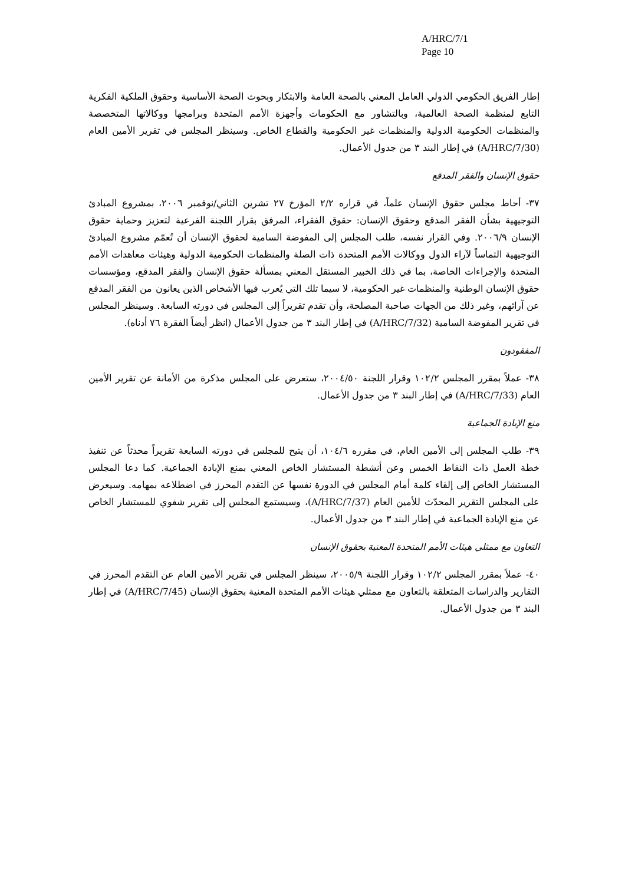A/HRC/7/1
Page 10
إطار الفريق الحكومي الدولي العامل المعني بالصحة العامة والابتكار وبحوث الصحة الأساسية وحقوق الملكية الفكرية التابع لمنظمة الصحة العالمية، وبالتشاور مع الحكومات وأجهزة الأمم المتحدة وبرامجها ووكالاتها المتخصصة والمنظمات الحكومية الدولية والمنظمات غير الحكومية والقطاع الخاص. وسينظر المجلس في تقرير الأمين العام (A/HRC/7/30) في إطار البند ٣ من جدول الأعمال.
حقوق الإنسان والفقر المدقع
٣٧- أحاط مجلس حقوق الإنسان علماً، في قراره ٢/٢ المؤرخ ٢٧ تشرين الثاني/نوفمبر ٢٠٠٦، بمشروع المبادئ التوجيهية بشأن الفقر المدقع وحقوق الإنسان: حقوق الفقراء، المرفق بقرار اللجنة الفرعية لتعزيز وحماية حقوق الإنسان ٢٠٠٦/٩. وفي القرار نفسه، طلب المجلس إلى المفوضة السامية لحقوق الإنسان أن تُعمّم مشروع المبادئ التوجيهية التماساً لآراء الدول ووكالات الأمم المتحدة ذات الصلة والمنظمات الحكومية الدولية وهيئات معاهدات الأمم المتحدة والإجراءات الخاصة، بما في ذلك الخبير المستقل المعني بمسألة حقوق الإنسان والفقر المدقع، ومؤسسات حقوق الإنسان الوطنية والمنظمات غير الحكومية، لا سيما تلك التي يُعرب فيها الأشخاص الذين يعانون من الفقر المدقع عن آرائهم، وغير ذلك من الجهات صاحبة المصلحة، وأن تقدم تقريراً إلى المجلس في دورته السابعة. وسينظر المجلس في تقرير المفوضة السامية (A/HRC/7/32) في إطار البند ٣ من جدول الأعمال (انظر أيضاً الفقرة ٧٦ أدناه).
المفقودون
٣٨- عملاً بمقرر المجلس ١٠٢/٢ وقرار اللجنة ٢٠٠٤/٥٠، ستعرض على المجلس مذكرة من الأمانة عن تقرير الأمين العام (A/HRC/7/33) في إطار البند ٣ من جدول الأعمال.
منع الإبادة الجماعية
٣٩- طلب المجلس إلى الأمين العام، في مقرره ١٠٤/٦، أن يتيح للمجلس في دورته السابعة تقريراً محدثاً عن تنفيذ خطة العمل ذات النقاط الخمس وعن أنشطة المستشار الخاص المعني بمنع الإبادة الجماعية. كما دعا المجلس المستشار الخاص إلى إلقاء كلمة أمام المجلس في الدورة نفسها عن التقدم المحرز في اضطلاعه بمهامه. وسيعرض على المجلس التقرير المحدّث للأمين العام (A/HRC/7/37)، وسيستمع المجلس إلى تقرير شفوي للمستشار الخاص عن منع الإبادة الجماعية في إطار البند ٣ من جدول الأعمال.
التعاون مع ممثلي هيئات الأمم المتحدة المعنية بحقوق الإنسان
٤٠- عملاً بمقرر المجلس ١٠٢/٢ وقرار اللجنة ٢٠٠٥/٩، سينظر المجلس في تقرير الأمين العام عن التقدم المحرز في التقارير والدراسات المتعلقة بالتعاون مع ممثلي هيئات الأمم المتحدة المعنية بحقوق الإنسان (A/HRC/7/45) في إطار البند ٣ من جدول الأعمال.